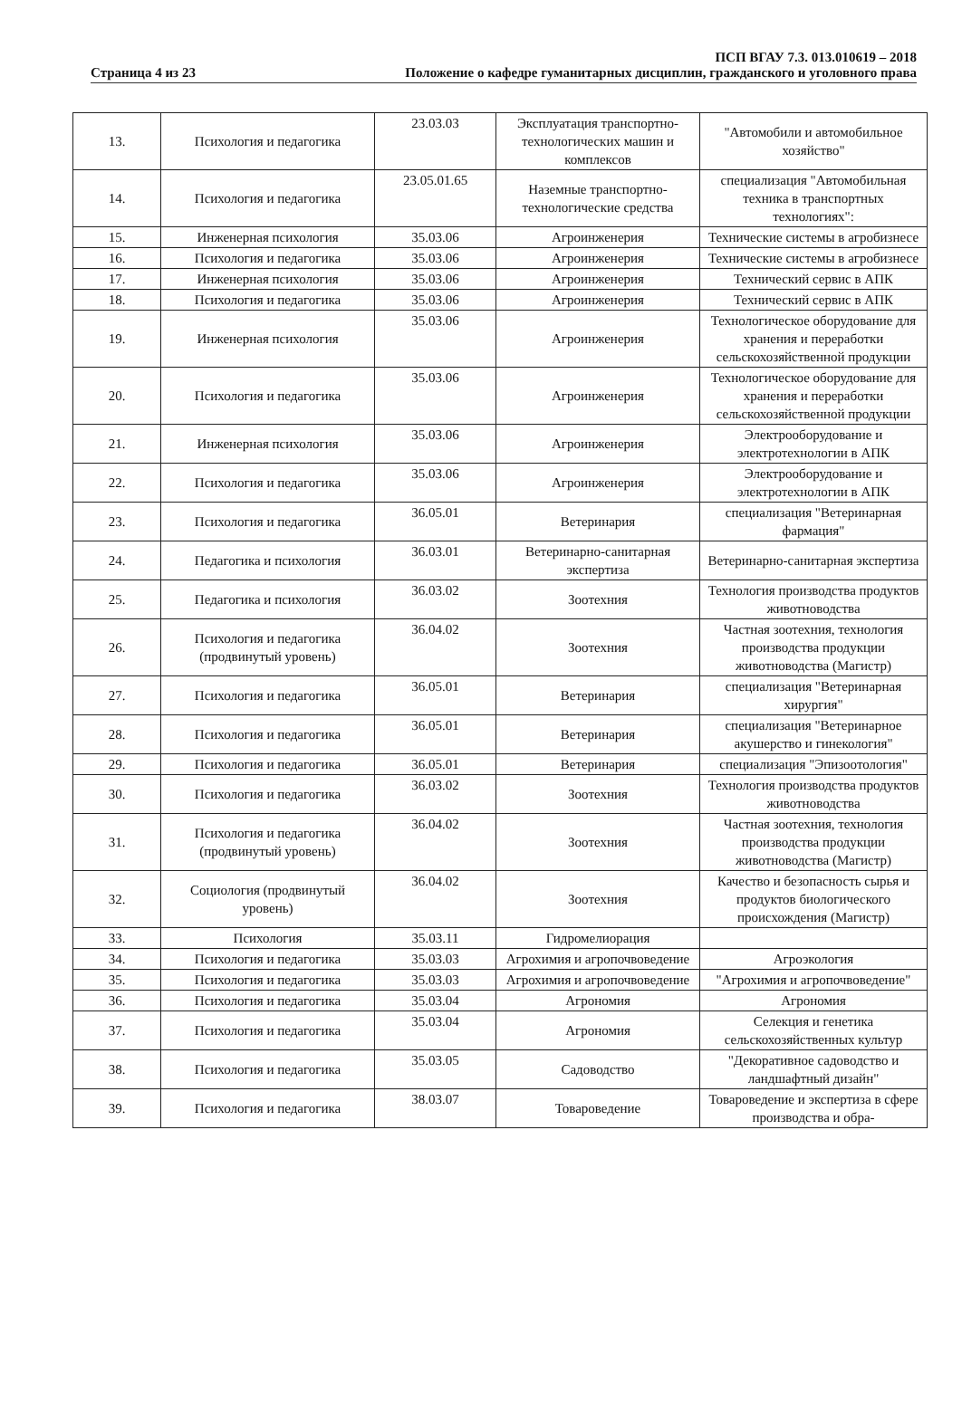Страница 4 из 23
ПСП ВГАУ 7.3. 013.010619 – 2018
Положение о кафедре гуманитарных дисциплин, гражданского и уголовного права
| 13. | Психология и педагогика | 23.03.03 | Эксплуатация транспортно-технологических машин и комплексов | "Автомобили и автомобильное хозяйство" |
| 14. | Психология и педагогика | 23.05.01.65 | Наземные транспортно-технологические средства | специализация "Автомобильная техника в транспортных технологиях": |
| 15. | Инженерная психология | 35.03.06 | Агроинженерия | Технические системы в агробизнесе |
| 16. | Психология и педагогика | 35.03.06 | Агроинженерия | Технические системы в агробизнесе |
| 17. | Инженерная психология | 35.03.06 | Агроинженерия | Технический сервис в АПК |
| 18. | Психология и педагогика | 35.03.06 | Агроинженерия | Технический сервис в АПК |
| 19. | Инженерная психология | 35.03.06 | Агроинженерия | Технологическое оборудование для хранения и переработки сельскохозяйственной продукции |
| 20. | Психология и педагогика | 35.03.06 | Агроинженерия | Технологическое оборудование для хранения и переработки сельскохозяйственной продукции |
| 21. | Инженерная психология | 35.03.06 | Агроинженерия | Электрооборудование и электротехнологии в АПК |
| 22. | Психология и педагогика | 35.03.06 | Агроинженерия | Электрооборудование и электротехнологии в АПК |
| 23. | Психология и педагогика | 36.05.01 | Ветеринария | специализация "Ветеринарная фармация" |
| 24. | Педагогика и психология | 36.03.01 | Ветеринарно-санитарная экспертиза | Ветеринарно-санитарная экспертиза |
| 25. | Педагогика и психология | 36.03.02 | Зоотехния | Технология производства продуктов животноводства |
| 26. | Психология и педагогика (продвинутый уровень) | 36.04.02 | Зоотехния | Частная зоотехния, технология производства продукции животноводства (Магистр) |
| 27. | Психология и педагогика | 36.05.01 | Ветеринария | специализация "Ветеринарная хирургия" |
| 28. | Психология и педагогика | 36.05.01 | Ветеринария | специализация "Ветеринарное акушерство и гинекология" |
| 29. | Психология и педагогика | 36.05.01 | Ветеринария | специализация "Эпизоотология" |
| 30. | Психология и педагогика | 36.03.02 | Зоотехния | Технология производства продуктов животноводства |
| 31. | Психология и педагогика (продвинутый уровень) | 36.04.02 | Зоотехния | Частная зоотехния, технология производства продукции животноводства (Магистр) |
| 32. | Социология (продвинутый уровень) | 36.04.02 | Зоотехния | Качество и безопасность сырья и продуктов биологического происхождения (Магистр) |
| 33. | Психология | 35.03.11 | Гидромелиорация | |
| 34. | Психология и педагогика | 35.03.03 | Агрохимия и агропочвоведение | Агроэкология |
| 35. | Психология и педагогика | 35.03.03 | Агрохимия и агропочвоведение | "Агрохимия и агропочвоведение" |
| 36. | Психология и педагогика | 35.03.04 | Агрономия | Агрономия |
| 37. | Психология и педагогика | 35.03.04 | Агрономия | Селекция и генетика сельскохозяйственных культур |
| 38. | Психология и педагогика | 35.03.05 | Садоводство | "Декоративное садоводство и ландшафтный дизайн" |
| 39. | Психология и педагогика | 38.03.07 | Товароведение | Товароведение и экспертиза в сфере производства и обра- |